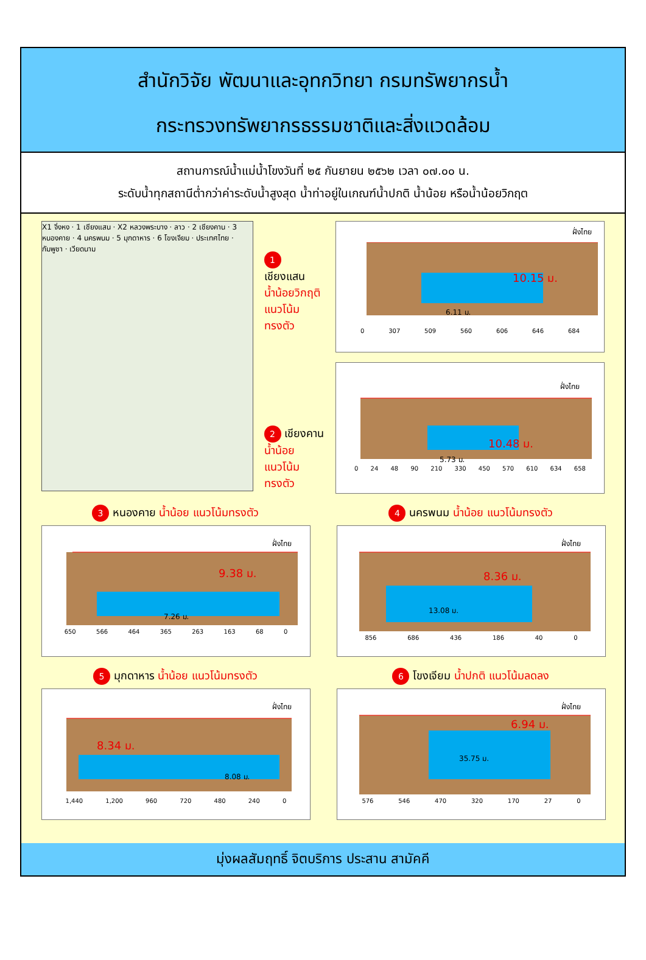สำนักวิจัย พัฒนาและอุทกวิทยา กรมทรัพยากรน้ำ
กระทรวงทรัพยากรธรรมชาติและสิ่งแวดล้อม
สถานการณ์น้ำแม่น้ำโขงวันที่ ๒๕ กันยายน ๒๕๖๒ เวลา ๐๗.๐๐ น.
ระดับน้ำทุกสถานีต่ำกว่าค่าระดับน้ำสูงสุด น้ำท่าอยู่ในเกณฑ์น้ำปกติ น้ำน้อย หรือน้ำน้อยวิกฤต
X1 จิ่งหง · 1 เชียงแสน · X2 หลวงพระบาง · ลาว · 2 เชียงคาน · 3 หนองคาย · 4 นครพนม · 5 มุกดาหาร · 6 โขงเจียม · ประเทศไทย · กัมพูชา · เวียดนาม
1 เชียงแสน
น้ำน้อยวิกฤติ
แนวโน้มทรงตัว
2 เชียงคาน
น้ำน้อย
แนวโน้มทรงตัว
ฝั่งไทย
10.15 ม.
6.11 ม.
0 307 509 560 606 646 684
ฝั่งไทย
10.48 ม.
5.73 ม.
0 24 48 90 210 330 450 570 610 634 658
3 หนองคาย น้ำน้อย แนวโน้มทรงตัว
ฝั่งไทย
9.38 ม.
7.26 ม.
650 566 464 365 263 163 68 0
4 นครพนม น้ำน้อย แนวโน้มทรงตัว
ฝั่งไทย
8.36 ม.
13.08 ม.
856 686 436 186 40 0
5 มุกดาหาร น้ำน้อย แนวโน้มทรงตัว
ฝั่งไทย
8.34 ม.
8.08 ม.
1,440 1,200 960 720 480 240 0
6 โขงเจียม น้ำปกติ แนวโน้มลดลง
ฝั่งไทย
6.94 ม.
35.75 ม.
576 546 470 320 170 27 0
มุ่งผลสัมฤทธิ์ จิตบริการ ประสาน สามัคคี